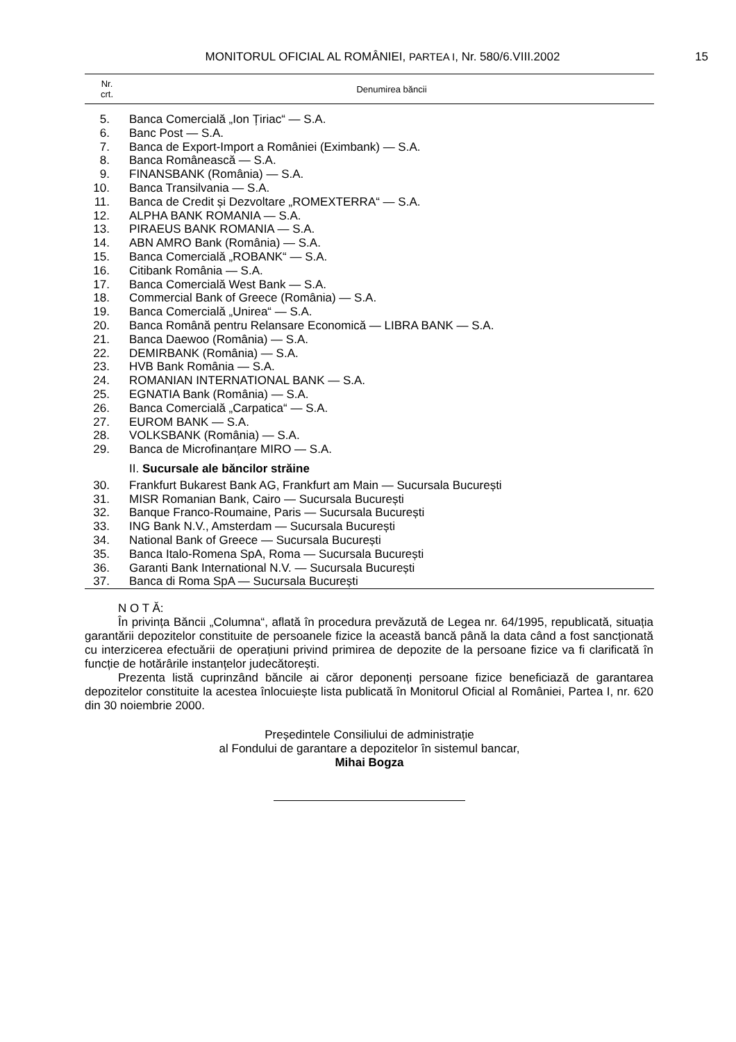MONITORUL OFICIAL AL ROMÂNIEI, PARTEA I, Nr. 580/6.VIII.2002
15
| Nr. crt. | Denumirea băncii |
| --- | --- |
| 5. | Banca Comercială „Ion Țiriac“ — S.A. |
| 6. | Banc Post — S.A. |
| 7. | Banca de Export-Import a României (Eximbank) — S.A. |
| 8. | Banca Românească — S.A. |
| 9. | FINANSBANK (România) — S.A. |
| 10. | Banca Transilvania — S.A. |
| 11. | Banca de Credit și Dezvoltare „ROMEXTERRA“ — S.A. |
| 12. | ALPHA BANK ROMANIA — S.A. |
| 13. | PIRAEUS BANK ROMANIA — S.A. |
| 14. | ABN AMRO Bank (România) — S.A. |
| 15. | Banca Comercială „ROBANK“ — S.A. |
| 16. | Citibank România — S.A. |
| 17. | Banca Comercială West Bank — S.A. |
| 18. | Commercial Bank of Greece (România) — S.A. |
| 19. | Banca Comercială „Unirea“ — S.A. |
| 20. | Banca Română pentru Relansare Economică — LIBRA BANK — S.A. |
| 21. | Banca Daewoo (România) — S.A. |
| 22. | DEMIRBANK (România) — S.A. |
| 23. | HVB Bank România — S.A. |
| 24. | ROMANIAN INTERNATIONAL BANK — S.A. |
| 25. | EGNATIA Bank (România) — S.A. |
| 26. | Banca Comercială „Carpatica“ — S.A. |
| 27. | EUROM BANK — S.A. |
| 28. | VOLKSBANK (România) — S.A. |
| 29. | Banca de Microfinanțare MIRO — S.A. |
| | II. Sucursale ale băncilor străine |
| 30. | Frankfurt Bukarest Bank AG, Frankfurt am Main — Sucursala București |
| 31. | MISR Romanian Bank, Cairo — Sucursala București |
| 32. | Banque Franco-Roumaine, Paris — Sucursala București |
| 33. | ING Bank N.V., Amsterdam — Sucursala București |
| 34. | National Bank of Greece — Sucursala București |
| 35. | Banca Italo-Romena SpA, Roma — Sucursala București |
| 36. | Garanti Bank International N.V. — Sucursala București |
| 37. | Banca di Roma SpA — Sucursala București |
N O T Ă:
În privința Băncii „Columna“, aflată în procedura prevăzută de Legea nr. 64/1995, republicată, situația garantării depozitelor constituite de persoanele fizice la această bancă până la data când a fost sancționată cu interzicerea efectuării de operațiuni privind primirea de depozite de la persoane fizice va fi clarificată în funcție de hotărârile instanțelor judecătorești.
Prezenta listă cuprinzând băncile ai căror deponenți persoane fizice beneficiază de garantarea depozitelor constituite la acestea înlocuiește lista publicată în Monitorul Oficial al României, Partea I, nr. 620 din 30 noiembrie 2000.
Președintele Consiliului de administrație
al Fondului de garantare a depozitelor în sistemul bancar,
Mihai Bogza